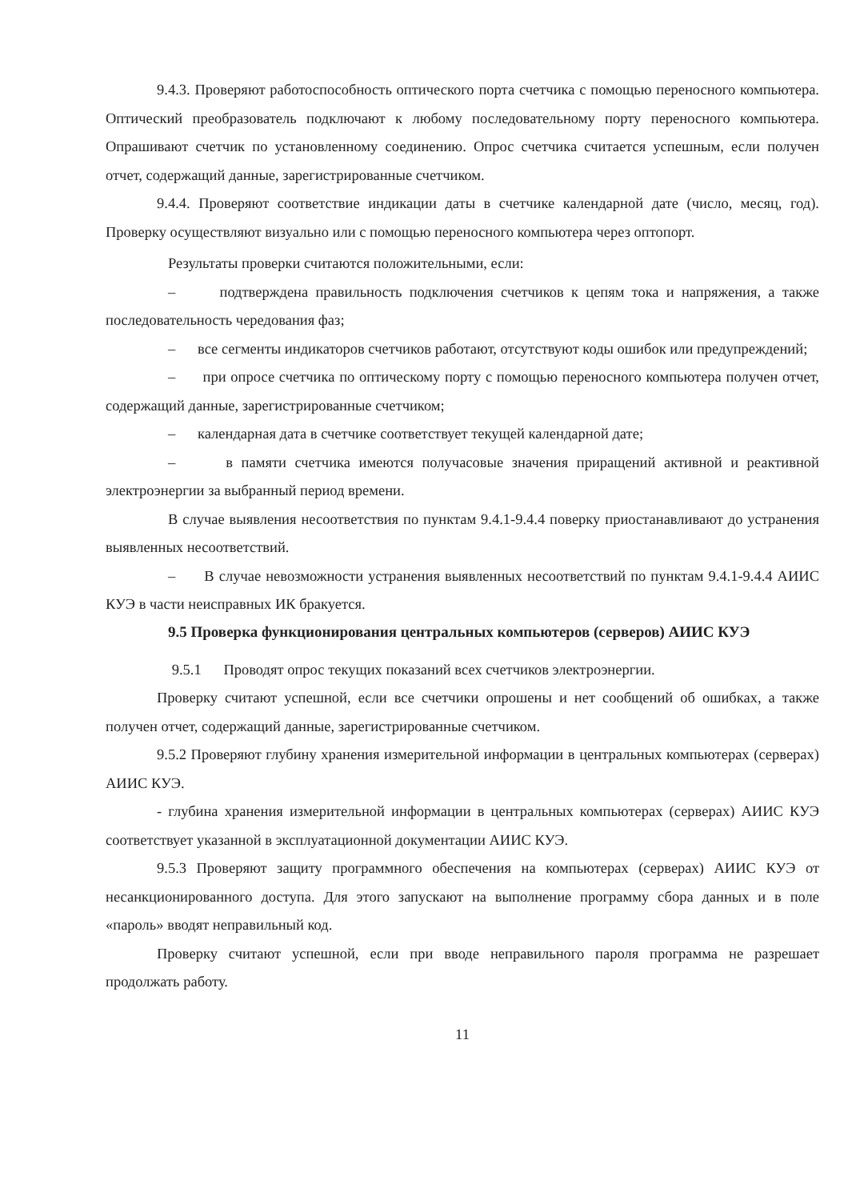9.4.3. Проверяют работоспособность оптического порта счетчика с помощью переносного компьютера. Оптический преобразователь подключают к любому последовательному порту переносного компьютера. Опрашивают счетчик по установленному соединению. Опрос счетчика считается успешным, если получен отчет, содержащий данные, зарегистрированные счетчиком.
9.4.4. Проверяют соответствие индикации даты в счетчике календарной дате (число, месяц, год). Проверку осуществляют визуально или с помощью переносного компьютера через оптопорт.
Результаты проверки считаются положительными, если:
– подтверждена правильность подключения счетчиков к цепям тока и напряжения, а также последовательность чередования фаз;
– все сегменты индикаторов счетчиков работают, отсутствуют коды ошибок или предупреждений;
– при опросе счетчика по оптическому порту с помощью переносного компьютера получен отчет, содержащий данные, зарегистрированные счетчиком;
– календарная дата в счетчике соответствует текущей календарной дате;
– в памяти счетчика имеются получасовые значения приращений активной и реактивной электроэнергии за выбранный период времени.
В случае выявления несоответствия по пунктам 9.4.1-9.4.4 поверку приостанавливают до устранения выявленных несоответствий.
– В случае невозможности устранения выявленных несоответствий по пунктам 9.4.1-9.4.4 АИИС КУЭ в части неисправных ИК бракуется.
9.5 Проверка функционирования центральных компьютеров (серверов) АИИС КУЭ
9.5.1 Проводят опрос текущих показаний всех счетчиков электроэнергии.
Проверку считают успешной, если все счетчики опрошены и нет сообщений об ошибках, а также получен отчет, содержащий данные, зарегистрированные счетчиком.
9.5.2 Проверяют глубину хранения измерительной информации в центральных компьютерах (серверах) АИИС КУЭ.
- глубина хранения измерительной информации в центральных компьютерах (серверах) АИИС КУЭ соответствует указанной в эксплуатационной документации АИИС КУЭ.
9.5.3 Проверяют защиту программного обеспечения на компьютерах (серверах) АИИС КУЭ от несанкционированного доступа. Для этого запускают на выполнение программу сбора данных и в поле «пароль» вводят неправильный код.
Проверку считают успешной, если при вводе неправильного пароля программа не разрешает продолжать работу.
11